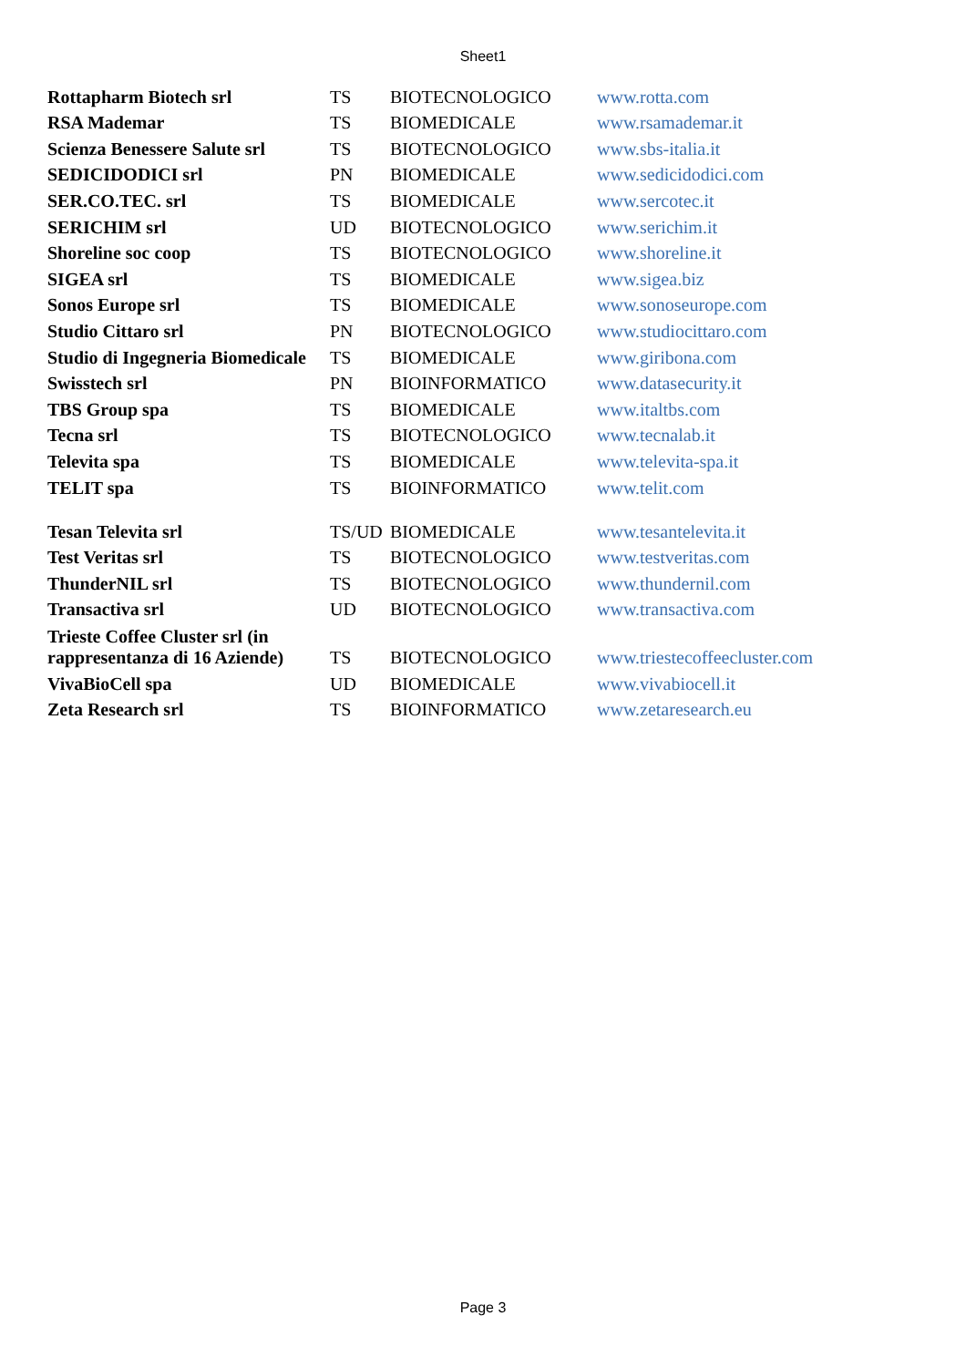Sheet1
| Rottapharm Biotech srl | TS | BIOTECNOLOGICO | www.rotta.com |
| RSA Mademar | TS | BIOMEDICALE | www.rsamademar.it |
| Scienza Benessere Salute srl | TS | BIOTECNOLOGICO | www.sbs-italia.it |
| SEDICIDODICI srl | PN | BIOMEDICALE | www.sedicidodici.com |
| SER.CO.TEC. srl | TS | BIOMEDICALE | www.sercotec.it |
| SERICHIM srl | UD | BIOTECNOLOGICO | www.serichim.it |
| Shoreline soc coop | TS | BIOTECNOLOGICO | www.shoreline.it |
| SIGEA srl | TS | BIOMEDICALE | www.sigea.biz |
| Sonos Europe srl | TS | BIOMEDICALE | www.sonoseurope.com |
| Studio Cittaro srl | PN | BIOTECNOLOGICO | www.studiocittaro.com |
| Studio di Ingegneria Biomedicale | TS | BIOMEDICALE | www.giribona.com |
| Swisstech srl | PN | BIOINFORMATICO | www.datasecurity.it |
| TBS Group spa | TS | BIOMEDICALE | www.italtbs.com |
| Tecna srl | TS | BIOTECNOLOGICO | www.tecnalab.it |
| Televita spa | TS | BIOMEDICALE | www.televita-spa.it |
| TELIT spa | TS | BIOINFORMATICO | www.telit.com |
| Tesan Televita srl | TS/UD | BIOMEDICALE | www.tesantelevita.it |
| Test Veritas srl | TS | BIOTECNOLOGICO | www.testveritas.com |
| ThunderNIL srl | TS | BIOTECNOLOGICO | www.thundernil.com |
| Transactiva srl | UD | BIOTECNOLOGICO | www.transactiva.com |
| Trieste Coffee Cluster srl (in rappresentanza di 16 Aziende) | TS | BIOTECNOLOGICO | www.triestecoffeecluster.com |
| VivaBioCell spa | UD | BIOMEDICALE | www.vivabiocell.it |
| Zeta Research srl | TS | BIOINFORMATICO | www.zetaresearch.eu |
Page 3